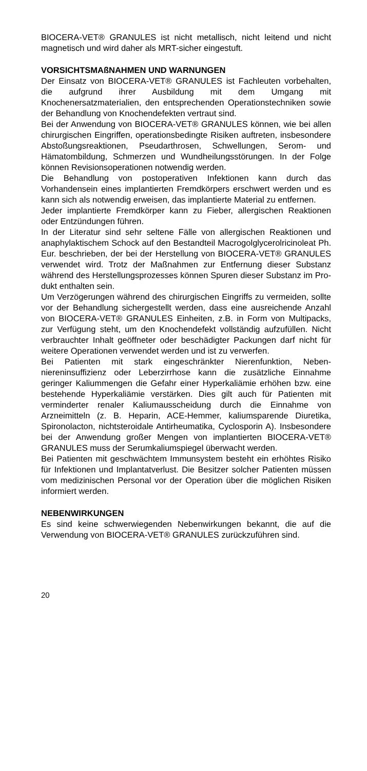BIOCERA-VET® GRANULES ist nicht metallisch, nicht leitend und nicht magnetisch und wird daher als MRT-sicher eingestuft.
VORSICHTSMAßNAHMEN UND WARNUNGEN
Der Einsatz von BIOCERA-VET® GRANULES ist Fachleuten vorbehalten, die aufgrund ihrer Ausbildung mit dem Umgang mit Knochenersatzmaterialien, den entsprechenden Operations­techniken sowie der Behandlung von Knochendefekten vertraut sind.
Bei der Anwendung von BIOCERA-VET® GRANULES können, wie bei allen chirurgischen Eingriffen, operationsbedingte Risi­ken auftreten, insbesondere Abstoßungsreaktionen, Pseudarth­rosen, Schwellungen, Serom- und Hämatombildung, Schmer­zen und Wundheilungsstörungen. In der Folge können Revi­sionsoperationen notwendig werden.
Die Behandlung von postoperativen Infektionen kann durch das Vorhandensein eines implantierten Fremdkörpers erschwert werden und es kann sich als notwendig erweisen, das implan­tierte Material zu entfernen.
Jeder implantierte Fremdkörper kann zu Fieber, allergischen Reaktionen oder Entzündungen führen.
In der Literatur sind sehr seltene Fälle von allergischen Reakti­onen und anaphylaktischem Schock auf den Bestandteil Macro­golglycerolricinoleat Ph. Eur. beschrieben, der bei der Herstel­lung von BIOCERA-VET® GRANULES verwendet wird. Trotz der Maßnahmen zur Entfernung dieser Substanz während des Herstellungsprozesses können Spuren dieser Substanz im Pro­dukt enthalten sein.
Um Verzögerungen während des chirurgischen Eingriffs zu ver­meiden, sollte vor der Behandlung sichergestellt werden, dass eine ausreichende Anzahl von BIOCERA-VET® GRANULES Einheiten, z.B. in Form von Multipacks, zur Verfügung steht, um den Knochendefekt vollständig aufzufüllen. Nicht verbrauchter Inhalt geöffneter oder beschädigter Packungen darf nicht für weitere Operationen verwendet werden und ist zu verwerfen.
Bei Patienten mit stark eingeschränkter Nierenfunktion, Neben­niereninsuffizienz oder Leberzirrhose kann die zusätzliche Ein­nahme geringer Kaliummengen die Gefahr einer Hyperkaliämie erhöhen bzw. eine bestehende Hyperkaliämie verstärken. Dies gilt auch für Patienten mit verminderter renaler Kaliumausschei­dung durch die Einnahme von Arzneimitteln (z. B. Heparin, ACE-Hemmer, kaliumsparende Diuretika, Spironolacton, nichtsteroidale Antirheumatika, Cyclosporin A). Insbesondere bei der Anwendung großer Mengen von implantierten BIO­CERA-VET® GRANULES muss der Serumkaliumspiegel über­wacht werden.
Bei Patienten mit geschwächtem Immunsystem besteht ein er­höhtes Risiko für Infektionen und Implantatverlust. Die Besitzer solcher Patienten müssen vom medizinischen Personal vor der Operation über die möglichen Risiken informiert werden.
NEBENWIRKUNGEN
Es sind keine schwerwiegenden Nebenwirkungen bekannt, die auf die Verwendung von BIOCERA-VET® GRANULES zurück­zuführen sind.
20